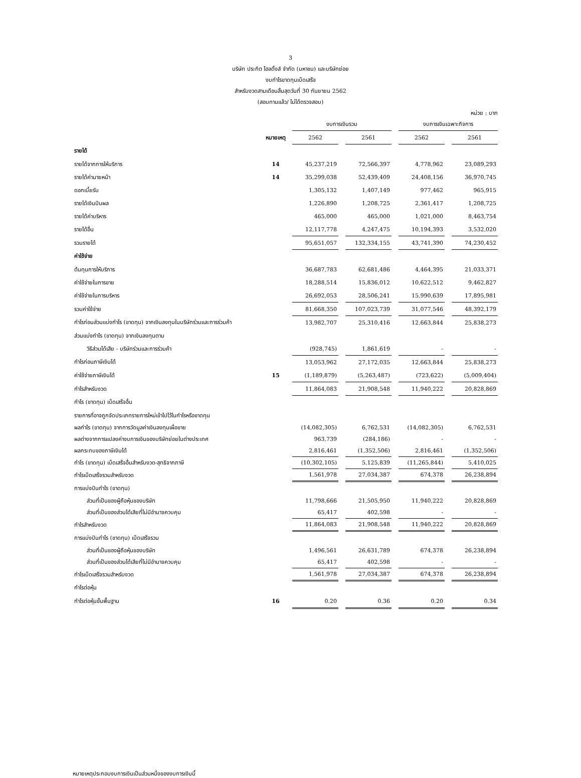3
บริษัท ประกิต โฮลดิ้งส์ จำกัด (มหาชน) และบริษัทย่อย
งบกำไรขาดทุนเบ็ดเสร็จ
สำหรับงวดสามเดือนสิ้นสุดวันที่ 30 กันยายน 2562
(สอบทานแล้ว/ ไม่ได้ตรวจสอบ)
หน่วย : บาท
| | | งบการเงินรวม | | | | งบการเงินเฉพาะกิจการ | | |
| | หมายเหตุ | 2562 | | 2561 | | 2562 | | 2561 |
| รายได้ | | | | | | | | |
| รายได้จากการให้บริการ | 14 | 45,237,219 | | 72,566,397 | | 4,778,962 | | 23,089,293 |
| รายได้ค่านายหน้า | 14 | 35,299,038 | | 52,439,409 | | 24,408,156 | | 36,970,745 |
| ดอกเบี้ยรับ | | 1,305,132 | | 1,407,149 | | 977,462 | | 965,915 |
| รายได้เงินปันผล | | 1,226,890 | | 1,208,725 | | 2,361,417 | | 1,208,725 |
| รายได้ค่าบริหาร | | 465,000 | | 465,000 | | 1,021,000 | | 8,463,754 |
| รายได้อื่น | | 12,117,778 | | 4,247,475 | | 10,194,393 | | 3,532,020 |
| รวมรายได้ | | 95,651,057 | | 132,334,155 | | 43,741,390 | | 74,230,452 |
| ค่าใช้จ่าย | | | | | | | | |
| ต้นทุนการให้บริการ | | 36,687,783 | | 62,681,486 | | 4,464,395 | | 21,033,371 |
| ค่าใช้จ่ายในการขาย | | 18,288,514 | | 15,836,012 | | 10,622,512 | | 9,462,827 |
| ค่าใช้จ่ายในการบริหาร | | 26,692,053 | | 28,506,241 | | 15,990,639 | | 17,895,981 |
| รวมค่าใช้จ่าย | | 81,668,350 | | 107,023,739 | | 31,077,546 | | 48,392,179 |
| กำไรก่อนส่วนแบ่งกำไร (ขาดทุน) จากเงินลงทุนในบริษัทร่วมและการร่วมค้า | | 13,982,707 | | 25,310,416 | | 12,663,844 | | 25,838,273 |
| ส่วนแบ่งกำไร (ขาดทุน) จากเงินลงทุนตาม | | | | | | | | |
| วิธีส่วนได้เสีย - บริษัทร่วมและการร่วมค้า | | (928,745) | | 1,861,619 | | - | | - |
| กำไรก่อนภาษีเงินได้ | | 13,053,962 | | 27,172,035 | | 12,663,844 | | 25,838,273 |
| ค่าใช้จ่ายภาษีเงินได้ | 15 | (1,189,879) | | (5,263,487) | | (723,622) | | (5,009,404) |
| กำไรสำหรับงวด | | 11,864,083 | | 21,908,548 | | 11,940,222 | | 20,828,869 |
| กำไร (ขาดทุน) เบ็ดเสร็จอื่น | | | | | | | | |
| รายการที่อาจถูกจัดประเภทรายการใหม่เข้าไปไว้ในกำไรหรือขาดทุน | | | | | | | | |
| ผลกำไร (ขาดทุน) จากการวัดมูลค่าเงินลงทุนเผื่อขาย | | (14,082,305) | | 6,762,531 | | (14,082,305) | | 6,762,531 |
| ผลต่างจากการแปลงค่างบการเงินของบริษัทย่อยในต่างประเทศ | | 963,739 | | (284,186) | | - | | - |
| ผลกระทบของภาษีเงินได้ | | 2,816,461 | | (1,352,506) | | 2,816,461 | | (1,352,506) |
| กำไร (ขาดทุน) เบ็ดเสร็จอื่นสำหรับงวด-สุทธิจากภาษี | | (10,302,105) | | 5,125,839 | | (11,265,844) | | 5,410,025 |
| กำไรเบ็ดเสร็จรวมสำหรับงวด | | 1,561,978 | | 27,034,387 | | 674,378 | | 26,238,894 |
| การแบ่งปันกำไร (ขาดทุน) | | | | | | | | |
| ส่วนที่เป็นของผู้ถือหุ้นของบริษัท | | 11,798,666 | | 21,505,950 | | 11,940,222 | | 20,828,869 |
| ส่วนที่เป็นของส่วนได้เสียที่ไม่มีอำนาจควบคุม | | 65,417 | | 402,598 | | - | | - |
| กำไรสำหรับงวด | | 11,864,083 | | 21,908,548 | | 11,940,222 | | 20,828,869 |
| การแบ่งปันกำไร (ขาดทุน) เบ็ดเสร็จรวม | | | | | | | | |
| ส่วนที่เป็นของผู้ถือหุ้นของบริษัท | | 1,496,561 | | 26,631,789 | | 674,378 | | 26,238,894 |
| ส่วนที่เป็นของส่วนได้เสียที่ไม่มีอำนาจควบคุม | | 65,417 | | 402,598 | | - | | - |
| กำไรเบ็ดเสร็จรวมสำหรับงวด | | 1,561,978 | | 27,034,387 | | 674,378 | | 26,238,894 |
| กำไรต่อหุ้น | | | | | | | | |
| กำไรต่อหุ้นขั้นพื้นฐาน | 16 | 0.20 | | 0.36 | | 0.20 | | 0.34 |
หมายเหตุประกอบงบการเงินเป็นส่วนหนึ่งของงบการเงินนี้